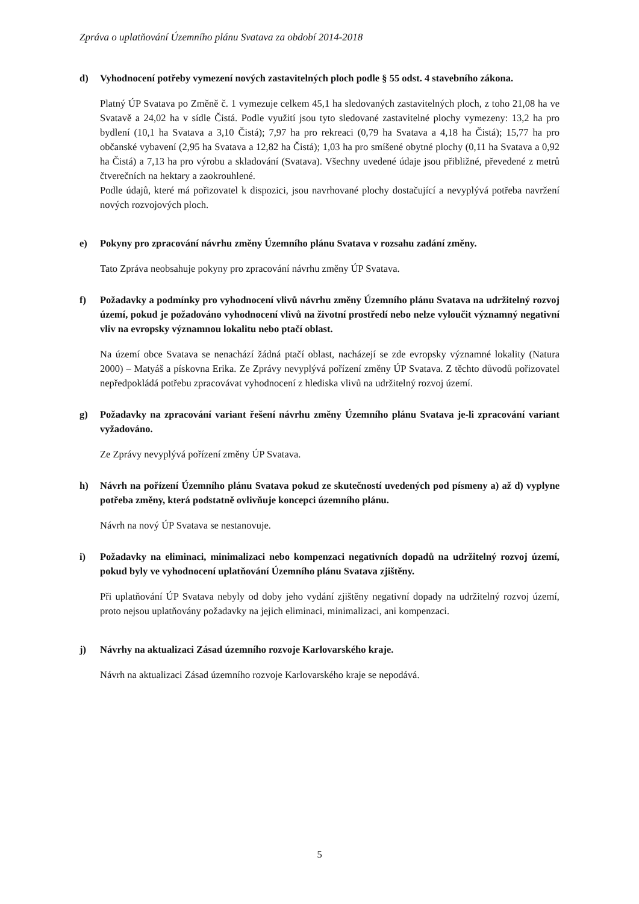Zpráva o uplatňování Územního plánu Svatava za období 2014-2018
d) Vyhodnocení potřeby vymezení nových zastavitelných ploch podle § 55 odst. 4 stavebního zákona.
Platný ÚP Svatava po Změně č. 1 vymezuje celkem 45,1 ha sledovaných zastavitelných ploch, z toho 21,08 ha ve Svatavě a 24,02 ha v sídle Čistá. Podle využití jsou tyto sledované zastavitelné plochy vymezeny: 13,2 ha pro bydlení (10,1 ha Svatava a 3,10 Čistá); 7,97 ha pro rekreaci (0,79 ha Svatava a 4,18 ha Čistá); 15,77 ha pro občanské vybavení (2,95 ha Svatava a 12,82 ha Čistá); 1,03 ha pro smíšené obytné plochy (0,11 ha Svatava a 0,92 ha Čistá) a 7,13 ha pro výrobu a skladování (Svatava). Všechny uvedené údaje jsou přibližné, převedené z metrů čtverečních na hektary a zaokrouhlené.
Podle údajů, které má pořizovatel k dispozici, jsou navrhované plochy dostačující a nevyplývá potřeba navržení nových rozvojových ploch.
e) Pokyny pro zpracování návrhu změny Územního plánu Svatava v rozsahu zadání změny.
Tato Zpráva neobsahuje pokyny pro zpracování návrhu změny ÚP Svatava.
f) Požadavky a podmínky pro vyhodnocení vlivů návrhu změny Územního plánu Svatava na udržitelný rozvoj území, pokud je požadováno vyhodnocení vlivů na životní prostředí nebo nelze vyloučit významný negativní vliv na evropsky významnou lokalitu nebo ptačí oblast.
Na území obce Svatava se nenachází žádná ptačí oblast, nacházejí se zde evropsky významné lokality (Natura 2000) – Matyáš a pískovna Erika. Ze Zprávy nevyplývá pořízení změny ÚP Svatava. Z těchto důvodů pořizovatel nepředpokládá potřebu zpracovávat vyhodnocení z hlediska vlivů na udržitelný rozvoj území.
g) Požadavky na zpracování variant řešení návrhu změny Územního plánu Svatava je-li zpracování variant vyžadováno.
Ze Zprávy nevyplývá pořízení změny ÚP Svatava.
h) Návrh na pořízení Územního plánu Svatava pokud ze skutečností uvedených pod písmeny a) až d) vyplyne potřeba změny, která podstatně ovlivňuje koncepci územního plánu.
Návrh na nový ÚP Svatava se nestanovuje.
i) Požadavky na eliminaci, minimalizaci nebo kompenzaci negativních dopadů na udržitelný rozvoj území, pokud byly ve vyhodnocení uplatňování Územního plánu Svatava zjištěny.
Při uplatňování ÚP Svatava nebyly od doby jeho vydání zjištěny negativní dopady na udržitelný rozvoj území, proto nejsou uplatňovány požadavky na jejich eliminaci, minimalizaci, ani kompenzaci.
j) Návrhy na aktualizaci Zásad územního rozvoje Karlovarského kraje.
Návrh na aktualizaci Zásad územního rozvoje Karlovarského kraje se nepodává.
5